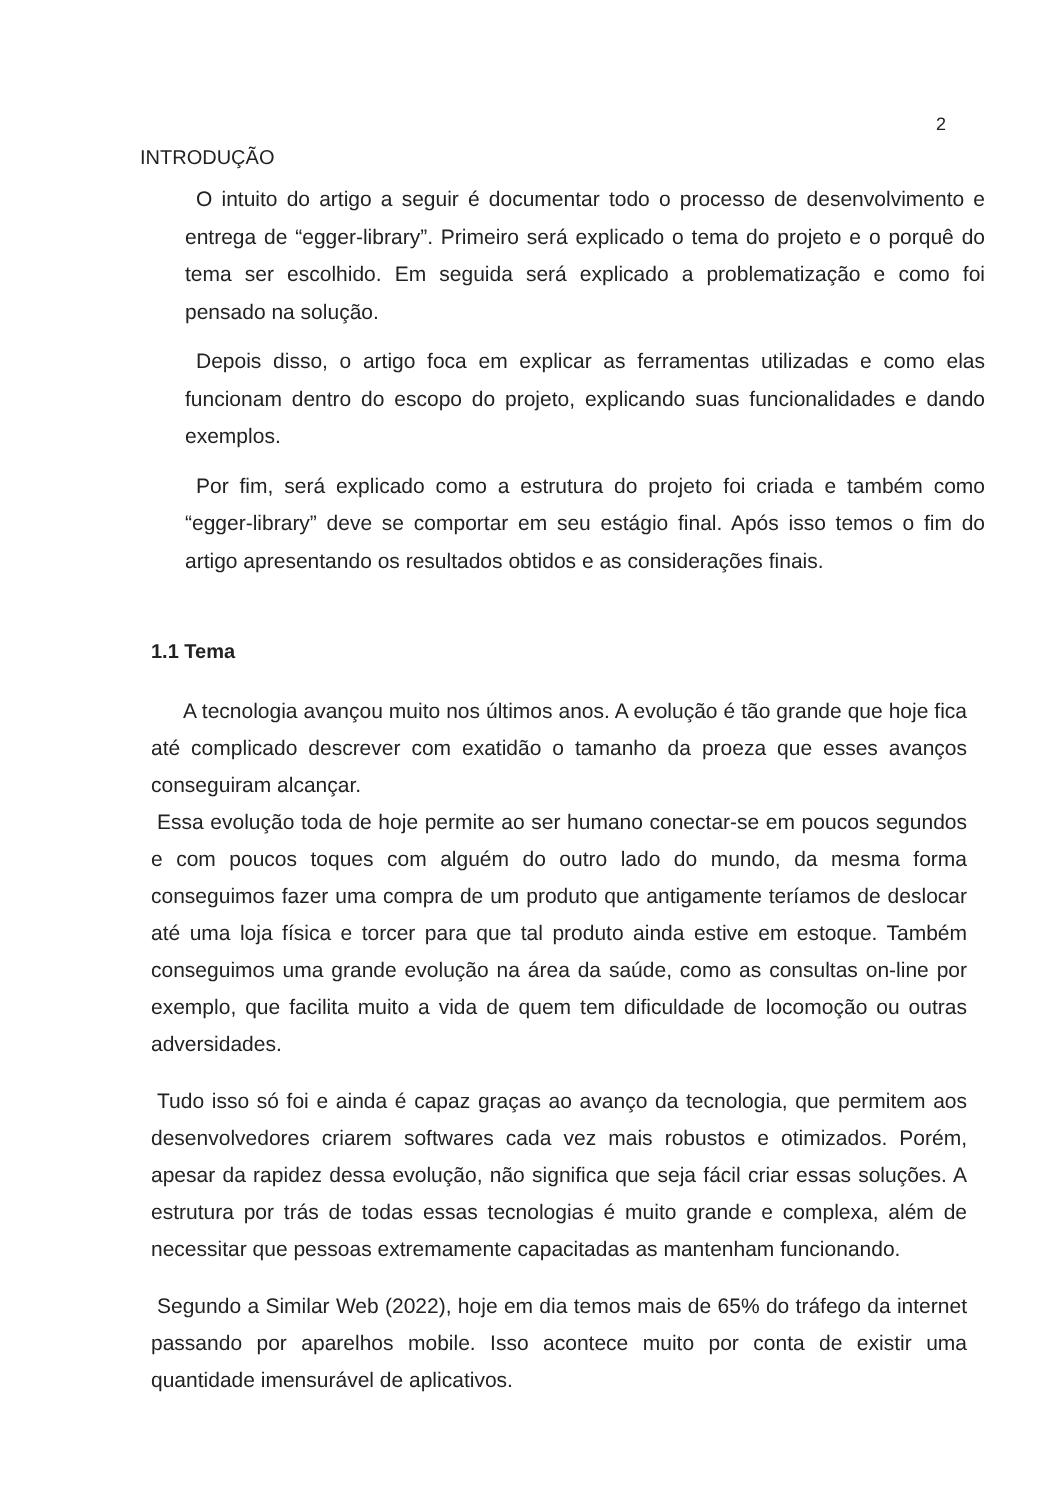2
INTRODUÇÃO
O intuito do artigo a seguir é documentar todo o processo de desenvolvimento e entrega de “egger-library”. Primeiro será explicado o tema do projeto e o porquê do tema ser escolhido. Em seguida será explicado a problematização e como foi pensado na solução.
Depois disso, o artigo foca em explicar as ferramentas utilizadas e como elas funcionam dentro do escopo do projeto, explicando suas funcionalidades e dando exemplos.
Por fim, será explicado como a estrutura do projeto foi criada e também como “egger-library” deve se comportar em seu estágio final. Após isso temos o fim do artigo apresentando os resultados obtidos e as considerações finais.
1.1 Tema
A tecnologia avançou muito nos últimos anos. A evolução é tão grande que hoje fica até complicado descrever com exatidão o tamanho da proeza que esses avanços conseguiram alcançar.
Essa evolução toda de hoje permite ao ser humano conectar-se em poucos segundos e com poucos toques com alguém do outro lado do mundo, da mesma forma conseguimos fazer uma compra de um produto que antigamente teríamos de deslocar até uma loja física e torcer para que tal produto ainda estive em estoque. Também conseguimos uma grande evolução na área da saúde, como as consultas on-line por exemplo, que facilita muito a vida de quem tem dificuldade de locomoção ou outras adversidades.
Tudo isso só foi e ainda é capaz graças ao avanço da tecnologia, que permitem aos desenvolvedores criarem softwares cada vez mais robustos e otimizados. Porém, apesar da rapidez dessa evolução, não significa que seja fácil criar essas soluções. A estrutura por trás de todas essas tecnologias é muito grande e complexa, além de necessitar que pessoas extremamente capacitadas as mantenham funcionando.
Segundo a Similar Web (2022), hoje em dia temos mais de 65% do tráfego da internet passando por aparelhos mobile. Isso acontece muito por conta de existir uma quantidade imensurável de aplicativos.